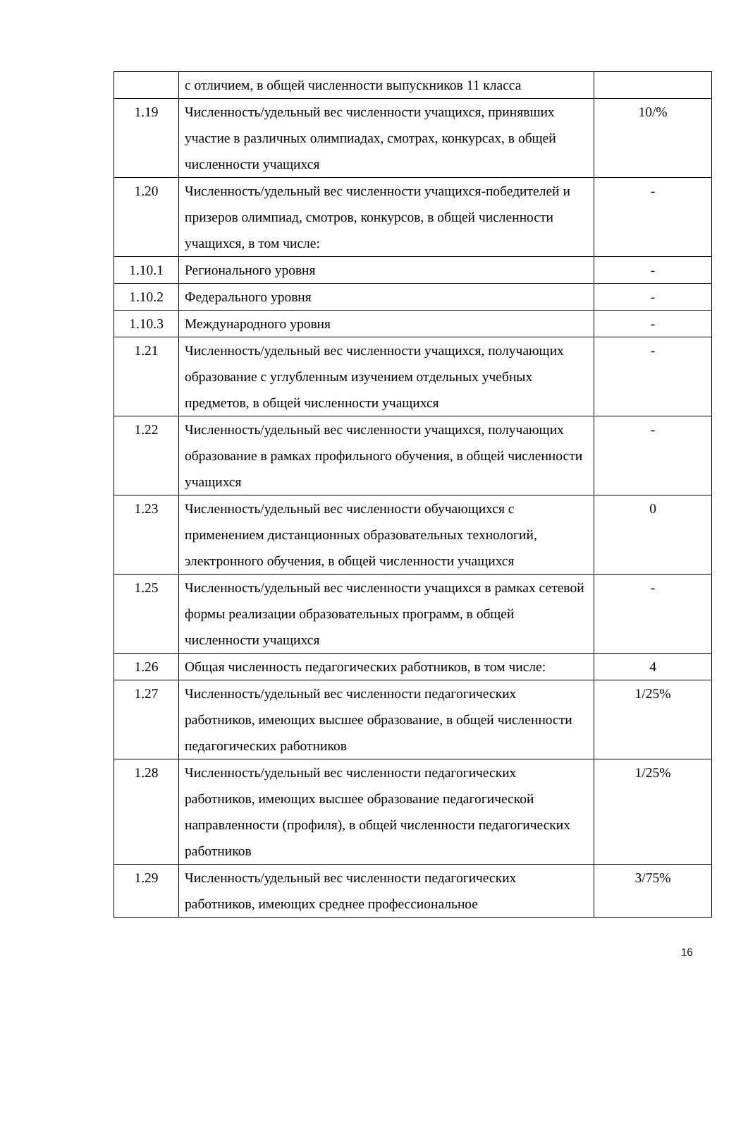| | с отличием, в общей численности выпускников 11 класса | |
| 1.19 | Численность/удельный вес численности учащихся, принявших участие в различных олимпиадах, смотрах, конкурсах, в общей численности учащихся | 10/% |
| 1.20 | Численность/удельный вес численности учащихся-победителей и призеров олимпиад, смотров, конкурсов, в общей численности учащихся, в том числе: | - |
| 1.10.1 | Регионального уровня | - |
| 1.10.2 | Федерального уровня | - |
| 1.10.3 | Международного уровня | - |
| 1.21 | Численность/удельный вес численности учащихся, получающих образование с углубленным изучением отдельных учебных предметов, в общей численности учащихся | - |
| 1.22 | Численность/удельный вес численности учащихся, получающих образование в рамках профильного обучения, в общей численности учащихся | - |
| 1.23 | Численность/удельный вес численности обучающихся с применением дистанционных образовательных технологий, электронного обучения, в общей численности учащихся | 0 |
| 1.25 | Численность/удельный вес численности учащихся в рамках сетевой формы реализации образовательных программ, в общей численности учащихся | - |
| 1.26 | Общая численность педагогических работников, в том числе: | 4 |
| 1.27 | Численность/удельный вес численности педагогических работников, имеющих высшее образование, в общей численности педагогических работников | 1/25% |
| 1.28 | Численность/удельный вес численности педагогических работников, имеющих высшее образование педагогической направленности (профиля), в общей численности педагогических работников | 1/25% |
| 1.29 | Численность/удельный вес численности педагогических работников, имеющих среднее профессиональное | 3/75% |
16